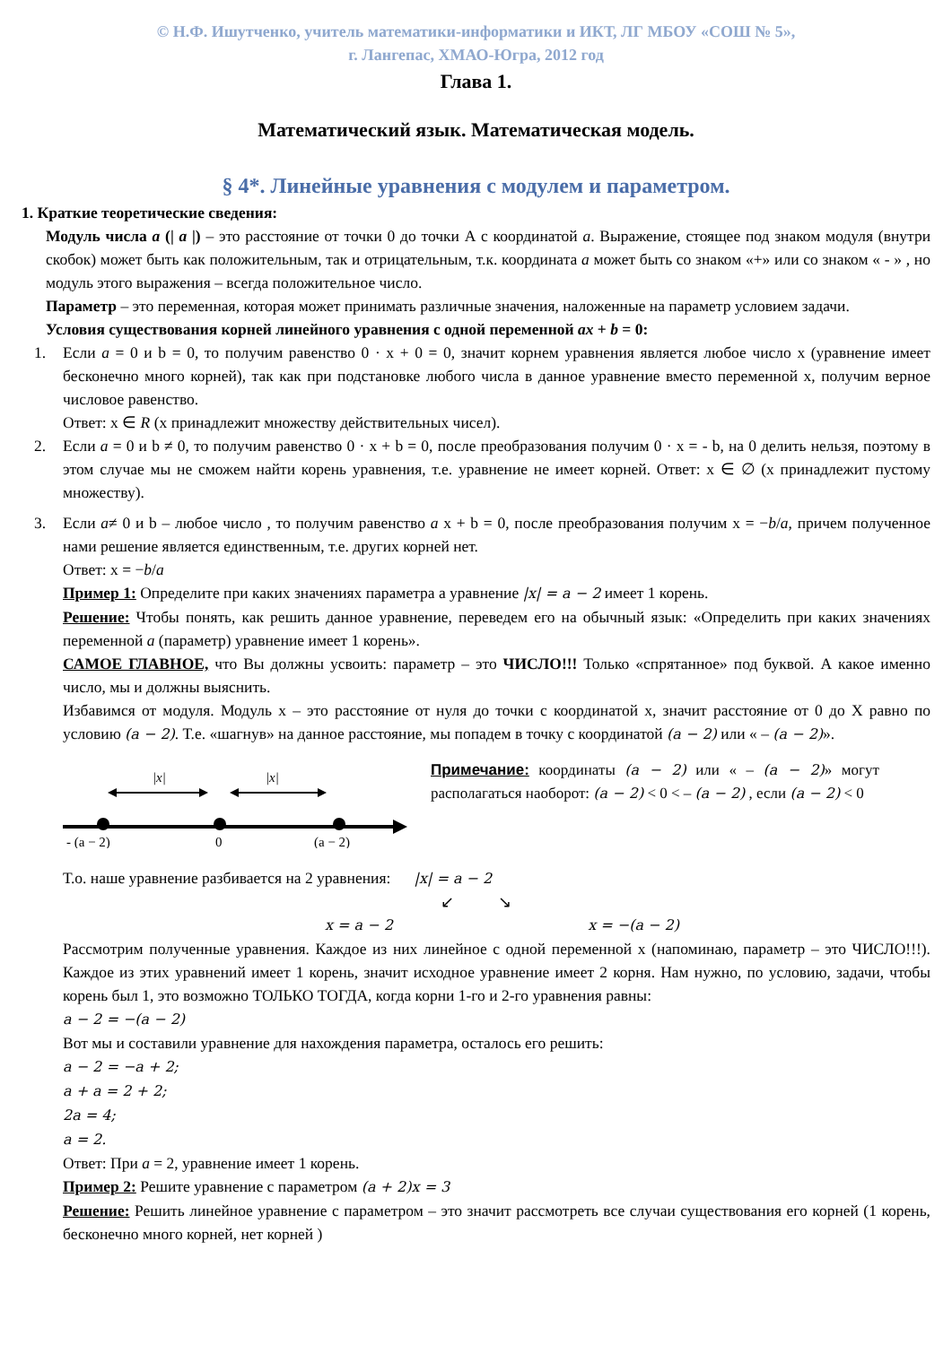© Н.Ф. Ишутченко, учитель математики-информатики и ИКТ, ЛГ МБОУ «СОШ № 5»,
г. Лангепас, ХМАО-Югра, 2012 год
Глава 1.
Математический язык. Математическая модель.
§ 4*. Линейные уравнения с модулем и параметром.
1. Краткие теоретические сведения:
Модуль числа a (| a |) – это расстояние от точки 0 до точки А с координатой a. Выражение, стоящее под знаком модуля (внутри скобок) может быть как положительным, так и отрицательным, т.к. координата a может быть со знаком «+» или со знаком « - » , но модуль этого выражения – всегда положительное число.
Параметр – это переменная, которая может принимать различные значения, наложенные на параметр условием задачи.
Условия существования корней линейного уравнения с одной переменной ax + b = 0:
1. Если a = 0 и b = 0, то получим равенство 0 · x + 0 = 0, значит корнем уравнения является любое число х (уравнение имеет бесконечно много корней), так как при подстановке любого числа в данное уравнение вместо переменной х, получим верное числовое равенство.
Ответ: х ∈ R (х принадлежит множеству действительных чисел).
2. Если a = 0 и b ≠ 0, то получим равенство 0 · x + b = 0, после преобразования получим 0 · x = - b, на 0 делить нельзя, поэтому в этом случае мы не сможем найти корень уравнения, т.е. уравнение не имеет корней. Ответ: х ∈ ∅ (х принадлежит пустому множеству).
3. Если a≠ 0 и b – любое число , то получим равенство a x + b = 0, после преобразования получим x = −b/a, причем полученное нами решение является единственным, т.е. других корней нет.
Ответ: x = −b/a
Пример 1: Определите при каких значениях параметра а уравнение |x| = a − 2 имеет 1 корень.
Решение: Чтобы понять, как решить данное уравнение, переведем его на обычный язык: «Определить при каких значениях переменной a (параметр) уравнение имеет 1 корень».
САМОЕ ГЛАВНОЕ, что Вы должны усвоить: параметр – это ЧИСЛО!!! Только «спрятанное» под буквой. А какое именно число, мы и должны выяснить.
Избавимся от модуля. Модуль х – это расстояние от нуля до точки с координатой х, значит расстояние от 0 до Х равно по условию (a − 2). Т.е. «шагнув» на данное расстояние, мы попадем в точку с координатой (a − 2) или « – (a − 2)».
|x|
|x|
- (a − 2)
0
(a − 2)
Примечание: координаты (a − 2) или « – (a − 2)» могут располагаться наоборот: (a − 2) < 0 < – (a − 2) , если (a − 2) < 0
Т.о. наше уравнение разбивается на 2 уравнения: |x| = a − 2
↙ ↘
x = a − 2 x = −(a − 2)
Рассмотрим полученные уравнения. Каждое из них линейное с одной переменной х (напоминаю, параметр – это ЧИСЛО!!!). Каждое из этих уравнений имеет 1 корень, значит исходное уравнение имеет 2 корня. Нам нужно, по условию, задачи, чтобы корень был 1, это возможно ТОЛЬКО ТОГДА, когда корни 1-го и 2-го уравнения равны:
a − 2 = −(a − 2)
Вот мы и составили уравнение для нахождения параметра, осталось его решить:
a − 2 = −a + 2;
a + a = 2 + 2;
2a = 4;
a = 2.
Ответ: При a = 2, уравнение имеет 1 корень.
Пример 2: Решите уравнение с параметром (a + 2)x = 3
Решение: Решить линейное уравнение с параметром – это значит рассмотреть все случаи существования его корней (1 корень, бесконечно много корней, нет корней )